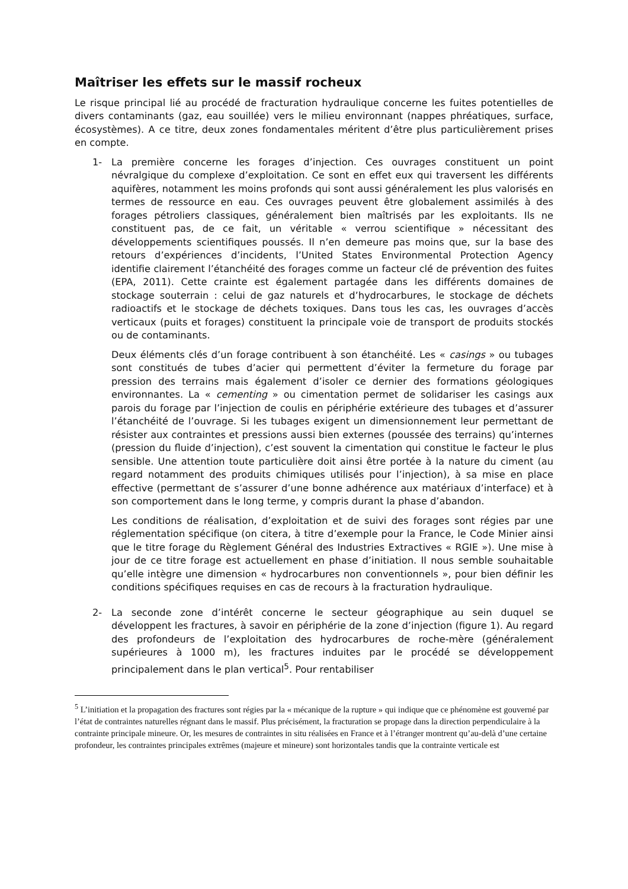Maîtriser les effets sur le massif rocheux
Le risque principal lié au procédé de fracturation hydraulique concerne les fuites potentielles de divers contaminants (gaz, eau souillée) vers le milieu environnant (nappes phréatiques, surface, écosystèmes). A ce titre, deux zones fondamentales méritent d’être plus particulièrement prises en compte.
1- La première concerne les forages d’injection. Ces ouvrages constituent un point névralgique du complexe d’exploitation. Ce sont en effet eux qui traversent les différents aquifères, notamment les moins profonds qui sont aussi généralement les plus valorisés en termes de ressource en eau. Ces ouvrages peuvent être globalement assimilés à des forages pétroliers classiques, généralement bien maîtrisés par les exploitants. Ils ne constituent pas, de ce fait, un véritable « verrou scientifique » nécessitant des développements scientifiques poussés. Il n’en demeure pas moins que, sur la base des retours d’expériences d’incidents, l’United States Environmental Protection Agency identifie clairement l’étanchéité des forages comme un facteur clé de prévention des fuites (EPA, 2011). Cette crainte est également partagée dans les différents domaines de stockage souterrain : celui de gaz naturels et d’hydrocarbures, le stockage de déchets radioactifs et le stockage de déchets toxiques. Dans tous les cas, les ouvrages d’accès verticaux (puits et forages) constituent la principale voie de transport de produits stockés ou de contaminants.
Deux éléments clés d’un forage contribuent à son étanchéité. Les « casings » ou tubages sont constitués de tubes d’acier qui permettent d’éviter la fermeture du forage par pression des terrains mais également d’isoler ce dernier des formations géologiques environnantes. La « cementing » ou cimentation permet de solidariser les casings aux parois du forage par l’injection de coulis en périphérie extérieure des tubages et d’assurer l’étanchéité de l’ouvrage. Si les tubages exigent un dimensionnement leur permettant de résister aux contraintes et pressions aussi bien externes (poussée des terrains) qu’internes (pression du fluide d’injection), c’est souvent la cimentation qui constitue le facteur le plus sensible. Une attention toute particulière doit ainsi être portée à la nature du ciment (au regard notamment des produits chimiques utilisés pour l’injection), à sa mise en place effective (permettant de s’assurer d’une bonne adhérence aux matériaux d’interface) et à son comportement dans le long terme, y compris durant la phase d’abandon.
Les conditions de réalisation, d’exploitation et de suivi des forages sont régies par une réglementation spécifique (on citera, à titre d’exemple pour la France, le Code Minier ainsi que le titre forage du Règlement Général des Industries Extractives « RGIE »). Une mise à jour de ce titre forage est actuellement en phase d’initiation. Il nous semble souhaitable qu’elle intègre une dimension « hydrocarbures non conventionnels », pour bien définir les conditions spécifiques requises en cas de recours à la fracturation hydraulique.
2- La seconde zone d’intérêt concerne le secteur géographique au sein duquel se développent les fractures, à savoir en périphérie de la zone d’injection (figure 1). Au regard des profondeurs de l’exploitation des hydrocarbures de roche-mère (généralement supérieures à 1000 m), les fractures induites par le procédé se développement principalement dans le plan vertical<sup>5</sup>. Pour rentabiliser
<sup>5</sup> L’initiation et la propagation des fractures sont régies par la « mécanique de la rupture » qui indique que ce phénomène est gouverné par l’état de contraintes naturelles régnant dans le massif. Plus précisément, la fracturation se propage dans la direction perpendiculaire à la contrainte principale mineure. Or, les mesures de contraintes in situ réalisées en France et à l’étranger montrent qu’au-delà d’une certaine profondeur, les contraintes principales extrêmes (majeure et mineure) sont horizontales tandis que la contrainte verticale est